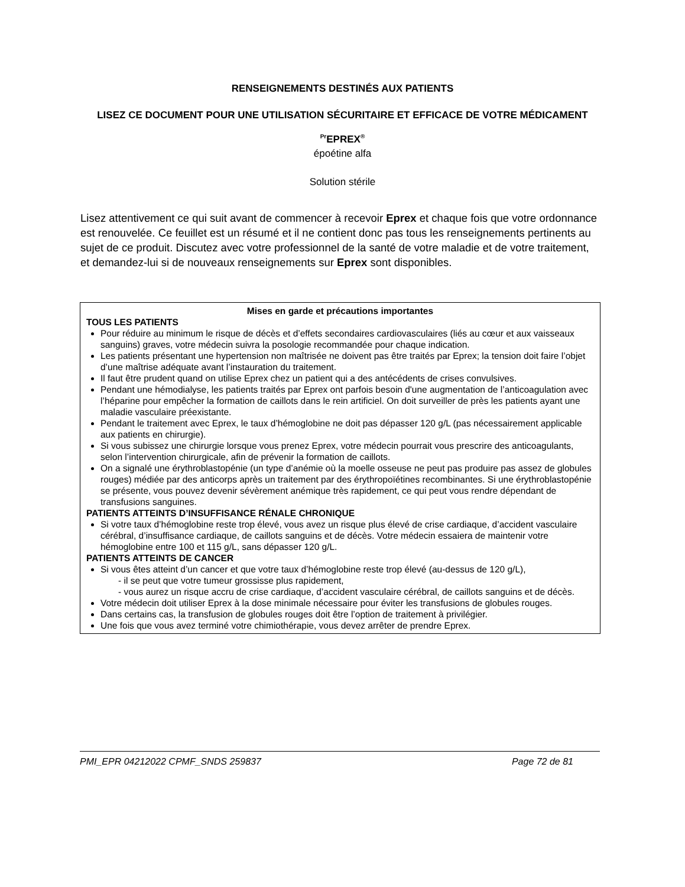RENSEIGNEMENTS DESTINÉS AUX PATIENTS
LISEZ CE DOCUMENT POUR UNE UTILISATION SÉCURITAIRE ET EFFICACE DE VOTRE MÉDICAMENT
<sup>Pr</sup>EPREX<sup>®</sup>
époétine alfa
Solution stérile
Lisez attentivement ce qui suit avant de commencer à recevoir Eprex et chaque fois que votre ordonnance est renouvelée. Ce feuillet est un résumé et il ne contient donc pas tous les renseignements pertinents au sujet de ce produit. Discutez avec votre professionnel de la santé de votre maladie et de votre traitement, et demandez-lui si de nouveaux renseignements sur Eprex sont disponibles.
Mises en garde et précautions importantes
TOUS LES PATIENTS
Pour réduire au minimum le risque de décès et d’effets secondaires cardiovasculaires (liés au cœur et aux vaisseaux sanguins) graves, votre médecin suivra la posologie recommandée pour chaque indication.
Les patients présentant une hypertension non maîtrisée ne doivent pas être traités par Eprex; la tension doit faire l’objet d’une maîtrise adéquate avant l’instauration du traitement.
Il faut être prudent quand on utilise Eprex chez un patient qui a des antécédents de crises convulsives.
Pendant une hémodialyse, les patients traités par Eprex ont parfois besoin d'une augmentation de l’anticoagulation avec l’héparine pour empêcher la formation de caillots dans le rein artificiel. On doit surveiller de près les patients ayant une maladie vasculaire préexistante.
Pendant le traitement avec Eprex, le taux d’hémoglobine ne doit pas dépasser 120 g/L (pas nécessairement applicable aux patients en chirurgie).
Si vous subissez une chirurgie lorsque vous prenez Eprex, votre médecin pourrait vous prescrire des anticoagulants, selon l’intervention chirurgicale, afin de prévenir la formation de caillots.
On a signalé une érythroblastopénie (un type d’anémie où la moelle osseuse ne peut pas produire pas assez de globules rouges) médiée par des anticorps après un traitement par des érythropoïétines recombinantes. Si une érythroblastopénie se présente, vous pouvez devenir sévèrement anémique très rapidement, ce qui peut vous rendre dépendant de transfusions sanguines.
PATIENTS ATTEINTS D’INSUFFISANCE RÉNALE CHRONIQUE
Si votre taux d’hémoglobine reste trop élevé, vous avez un risque plus élevé de crise cardiaque, d’accident vasculaire cérébral, d’insuffisance cardiaque, de caillots sanguins et de décès. Votre médecin essaiera de maintenir votre hémoglobine entre 100 et 115 g/L, sans dépasser 120 g/L.
PATIENTS ATTEINTS DE CANCER
Si vous êtes atteint d’un cancer et que votre taux d’hémoglobine reste trop élevé (au-dessus de 120 g/L),
- il se peut que votre tumeur grossisse plus rapidement,
- vous aurez un risque accru de crise cardiaque, d’accident vasculaire cérébral, de caillots sanguins et de décès.
Votre médecin doit utiliser Eprex à la dose minimale nécessaire pour éviter les transfusions de globules rouges.
Dans certains cas, la transfusion de globules rouges doit être l’option de traitement à privilégier.
Une fois que vous avez terminé votre chimiothérapie, vous devez arrêter de prendre Eprex.
PMI_EPR 04212022 CPMF_SNDS 259837 Page 72 de 81